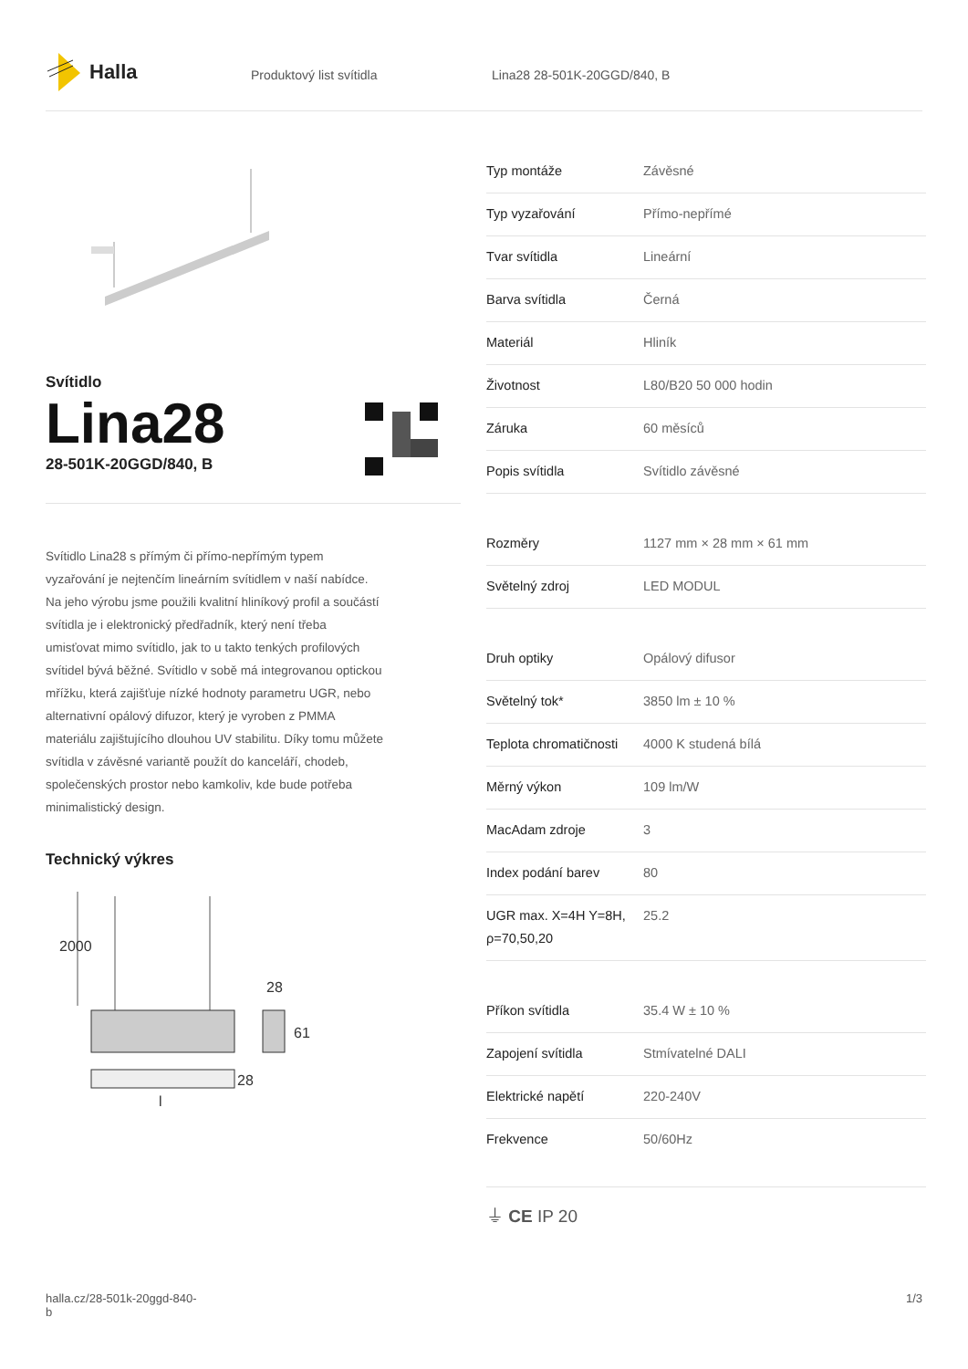Halla
Produktový list svítidla Lina28 28-501K-20GGD/840, B
Svítidlo
Lina28
28-501K-20GGD/840, B
Svítidlo Lina28 s přímým či přímo-nepřímým typem vyzařování je nejtenčím lineárním svítidlem v naší nabídce. Na jeho výrobu jsme použili kvalitní hliníkový profil a součástí svítidla je i elektronický předřadník, který není třeba umisťovat mimo svítidlo, jak to u takto tenkých profilových svítidel bývá běžné. Svítidlo v sobě má integrovanou optickou mřížku, která zajišťuje nízké hodnoty parametru UGR, nebo alternativní opálový difuzor, který je vyroben z PMMA materiálu zajištujícího dlouhou UV stabilitu. Díky tomu můžete svítidla v závěsné variantě použít do kanceláří, chodeb, společenských prostor nebo kamkoliv, kde bude potřeba minimalistický design.
Technický výkres
2000
28
61
28
l
| Typ montáže | Závěsné |
| Typ vyzařování | Přímo-nepřímé |
| Tvar svítidla | Lineární |
| Barva svítidla | Černá |
| Materiál | Hliník |
| Životnost | L80/B20 50 000 hodin |
| Záruka | 60 měsíců |
| Popis svítidla | Svítidlo závěsné |
| Rozměry | 1127 mm × 28 mm × 61 mm |
| Světelný zdroj | LED MODUL |
| Druh optiky | Opálový difusor |
| Světelný tok* | 3850 lm ± 10 % |
| Teplota chromatičnosti | 4000 K studená bílá |
| Měrný výkon | 109 lm/W |
| MacAdam zdroje | 3 |
| Index podání barev | 80 |
| UGR max. X=4H Y=8H, ρ=70,50,20 | 25.2 |
| Příkon svítidla | 35.4 W ± 10 % |
| Zapojení svítidla | Stmívatelné DALI |
| Elektrické napětí | 220-240V |
| Frekvence | 50/60Hz |
⏚ CE IP 20
halla.cz/28-501k-20ggd-840-
b
1/3